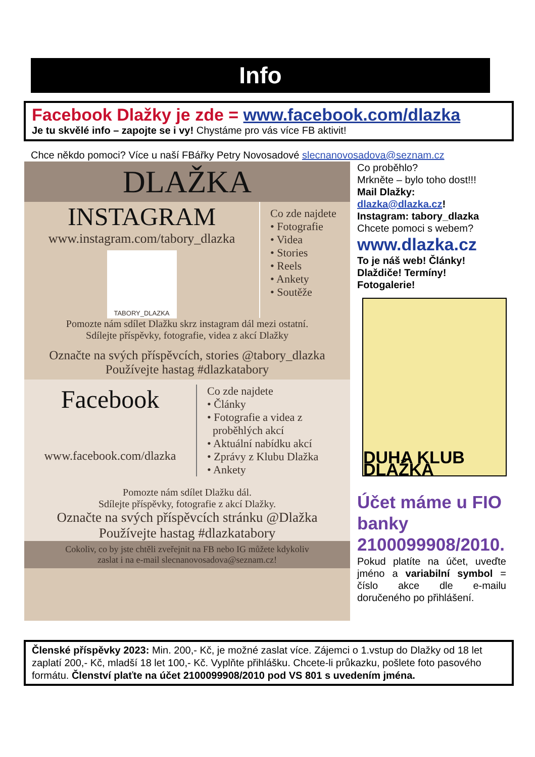Info
Facebook Dlažky je zde = www.facebook.com/dlazka
Je tu skvělé info – zapojte se i vy! Chystáme pro vás více FB aktivit!
Chce někdo pomoci? Více u naší FBářky Petry Novosadové slecnanovosadova@seznam.cz
DLAŽKA
INSTAGRAM
www.instagram.com/tabory_dlazka
TABORY_DLAZKA
Co zde najdete
• Fotografie
• Videa
• Stories
• Reels
• Ankety
• Soutěže
Pomozte nám sdílet Dlažku skrz instagram dál mezi ostatní.
Sdílejte příspěvky, fotografie, videa z akcí Dlažky
Označte na svých příspěvcích, stories @tabory_dlazka
Používejte hastag #dlazkatabory
Facebook
www.facebook.com/dlazka
Co zde najdete
• Články
• Fotografie a videa z
proběhlých akcí
• Aktuální nabídku akcí
• Zprávy z Klubu Dlažka
• Ankety
Pomozte nám sdílet Dlažku dál.
Sdílejte příspěvky, fotografie z akcí Dlažky.
Označte na svých příspěvcích stránku @Dlažka
Používejte hastag #dlazkatabory
Cokoliv, co by jste chtěli zveřejnit na FB nebo IG můžete kdykoliv
zaslat i na e-mail slecnanovosadova@seznam.cz!
Co proběhlo?
Mrkněte – bylo toho dost!!!
Mail Dlažky:
dlazka@dlazka.cz!
Instagram: tabory_dlazka
Chcete pomoci s webem?
www.dlazka.cz
To je náš web! Články!
Dlaždiče! Termíny!
Fotogalerie!
DUHA KLUB DLAŽKA
Účet máme u FIO banky 2100099908/2010.
Pokud platíte na účet, uveďte jméno a variabilní symbol = číslo akce dle e-mailu doručeného po přihlášení.
Členské příspěvky 2023: Min. 200,- Kč, je možné zaslat více. Zájemci o 1.vstup do Dlažky od 18 let zaplatí 200,- Kč, mladší 18 let 100,- Kč. Vyplňte přihlášku. Chcete-li průkazku, pošlete foto pasového formátu. Členství plaťte na účet 2100099908/2010 pod VS 801 s uvedením jména.